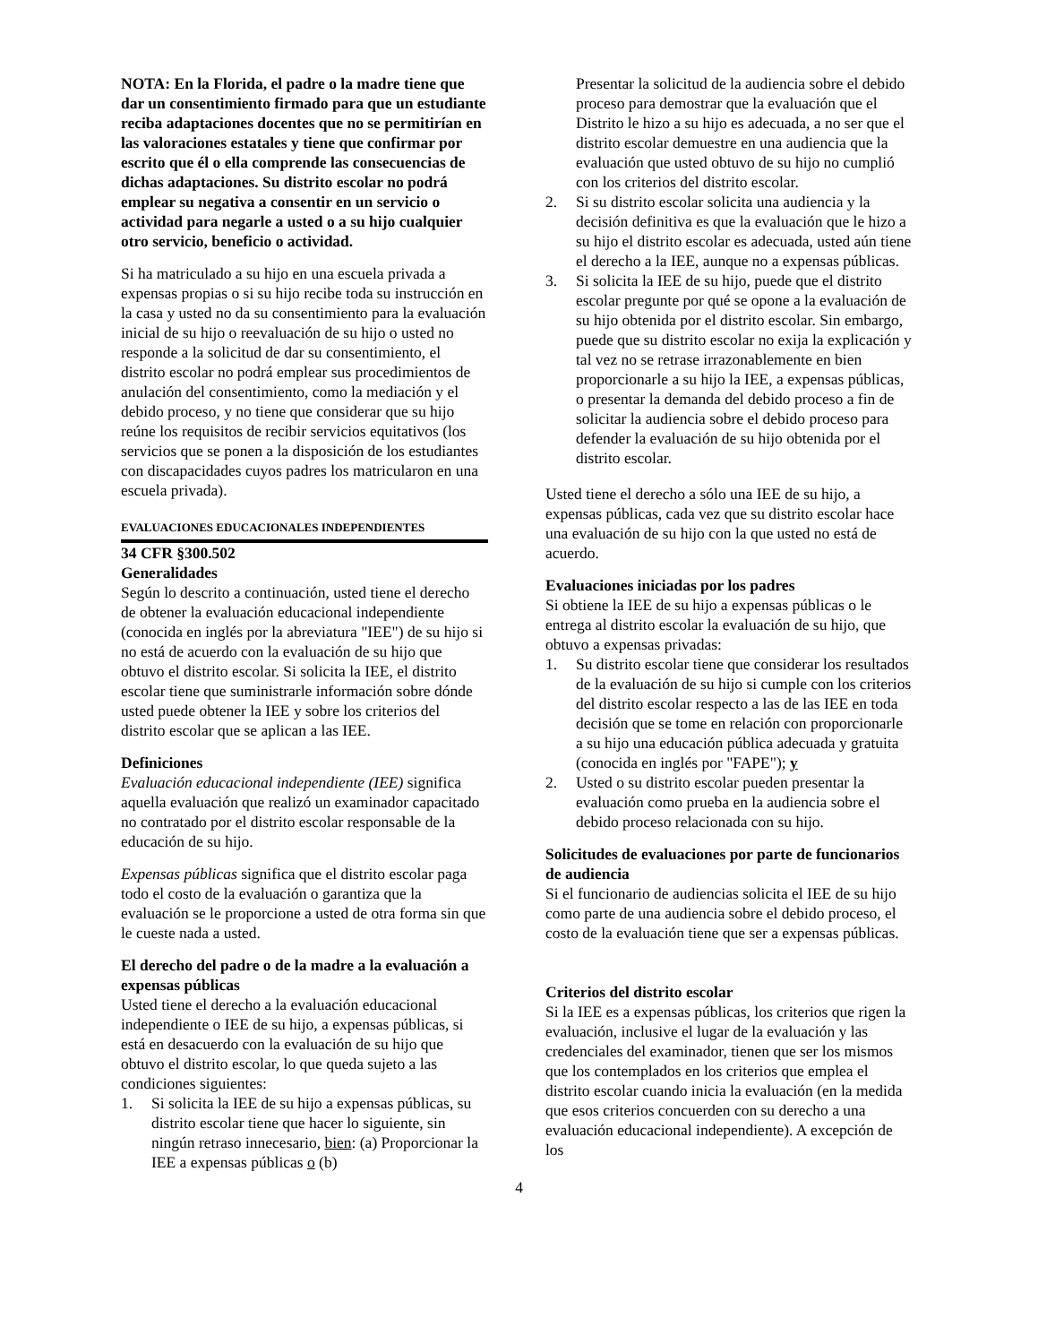NOTA: En la Florida, el padre o la madre tiene que dar un consentimiento firmado para que un estudiante reciba adaptaciones docentes que no se permitirían en las valoraciones estatales y tiene que confirmar por escrito que él o ella comprende las consecuencias de dichas adaptaciones. Su distrito escolar no podrá emplear su negativa a consentir en un servicio o actividad para negarle a usted o a su hijo cualquier otro servicio, beneficio o actividad.
Si ha matriculado a su hijo en una escuela privada a expensas propias o si su hijo recibe toda su instrucción en la casa y usted no da su consentimiento para la evaluación inicial de su hijo o reevaluación de su hijo o usted no responde a la solicitud de dar su consentimiento, el distrito escolar no podrá emplear sus procedimientos de anulación del consentimiento, como la mediación y el debido proceso, y no tiene que considerar que su hijo reúne los requisitos de recibir servicios equitativos (los servicios que se ponen a la disposición de los estudiantes con discapacidades cuyos padres los matricularon en una escuela privada).
EVALUACIONES EDUCACIONALES INDEPENDIENTES
34 CFR §300.502
Generalidades
Según lo descrito a continuación, usted tiene el derecho de obtener la evaluación educacional independiente (conocida en inglés por la abreviatura "IEE") de su hijo si no está de acuerdo con la evaluación de su hijo que obtuvo el distrito escolar. Si solicita la IEE, el distrito escolar tiene que suministrarle información sobre dónde usted puede obtener la IEE y sobre los criterios del distrito escolar que se aplican a las IEE.
Definiciones
Evaluación educacional independiente (IEE) significa aquella evaluación que realizó un examinador capacitado no contratado por el distrito escolar responsable de la educación de su hijo.
Expensas públicas significa que el distrito escolar paga todo el costo de la evaluación o garantiza que la evaluación se le proporcione a usted de otra forma sin que le cueste nada a usted.
El derecho del padre o de la madre a la evaluación a expensas públicas
Usted tiene el derecho a la evaluación educacional independiente o IEE de su hijo, a expensas públicas, si está en desacuerdo con la evaluación de su hijo que obtuvo el distrito escolar, lo que queda sujeto a las condiciones siguientes:
1. Si solicita la IEE de su hijo a expensas públicas, su distrito escolar tiene que hacer lo siguiente, sin ningún retraso innecesario, bien: (a) Proporcionar la IEE a expensas públicas o (b)
Presentar la solicitud de la audiencia sobre el debido proceso para demostrar que la evaluación que el Distrito le hizo a su hijo es adecuada, a no ser que el distrito escolar demuestre en una audiencia que la evaluación que usted obtuvo de su hijo no cumplió con los criterios del distrito escolar.
2. Si su distrito escolar solicita una audiencia y la decisión definitiva es que la evaluación que le hizo a su hijo el distrito escolar es adecuada, usted aún tiene el derecho a la IEE, aunque no a expensas públicas.
3. Si solicita la IEE de su hijo, puede que el distrito escolar pregunte por qué se opone a la evaluación de su hijo obtenida por el distrito escolar. Sin embargo, puede que su distrito escolar no exija la explicación y tal vez no se retrase irrazonablemente en bien proporcionarle a su hijo la IEE, a expensas públicas, o presentar la demanda del debido proceso a fin de solicitar la audiencia sobre el debido proceso para defender la evaluación de su hijo obtenida por el distrito escolar.
Usted tiene el derecho a sólo una IEE de su hijo, a expensas públicas, cada vez que su distrito escolar hace una evaluación de su hijo con la que usted no está de acuerdo.
Evaluaciones iniciadas por los padres
Si obtiene la IEE de su hijo a expensas públicas o le entrega al distrito escolar la evaluación de su hijo, que obtuvo a expensas privadas:
1. Su distrito escolar tiene que considerar los resultados de la evaluación de su hijo si cumple con los criterios del distrito escolar respecto a las de las IEE en toda decisión que se tome en relación con proporcionarle a su hijo una educación pública adecuada y gratuita (conocida en inglés por "FAPE"); y
2. Usted o su distrito escolar pueden presentar la evaluación como prueba en la audiencia sobre el debido proceso relacionada con su hijo.
Solicitudes de evaluaciones por parte de funcionarios de audiencia
Si el funcionario de audiencias solicita el IEE de su hijo como parte de una audiencia sobre el debido proceso, el costo de la evaluación tiene que ser a expensas públicas.
Criterios del distrito escolar
Si la IEE es a expensas públicas, los criterios que rigen la evaluación, inclusive el lugar de la evaluación y las credenciales del examinador, tienen que ser los mismos que los contemplados en los criterios que emplea el distrito escolar cuando inicia la evaluación (en la medida que esos criterios concuerden con su derecho a una evaluación educacional independiente). A excepción de los
4